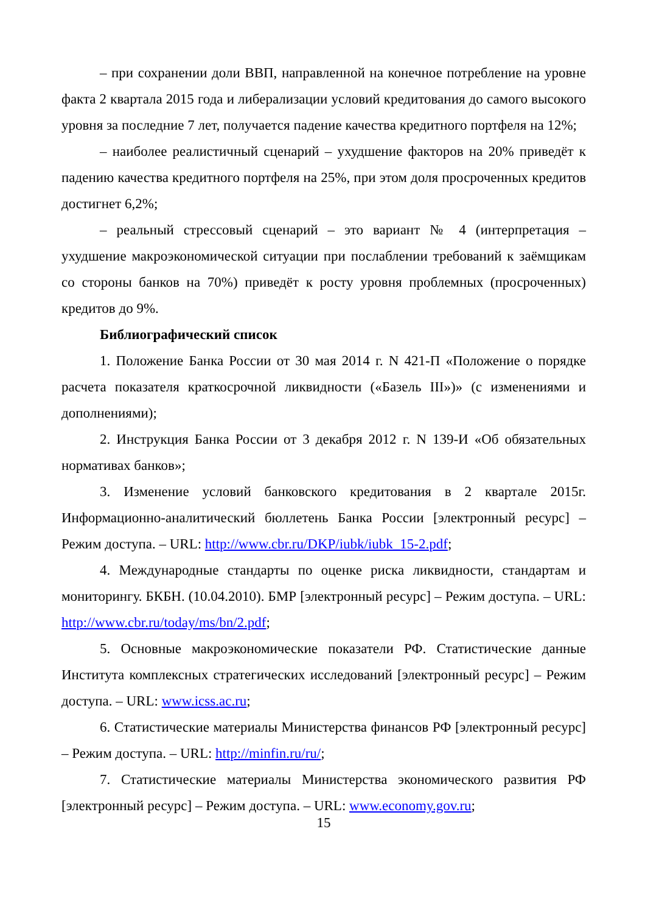– при сохранении доли ВВП, направленной на конечное потребление на уровне факта 2 квартала 2015 года и либерализации условий кредитования до самого высокого уровня за последние 7 лет, получается падение качества кредитного портфеля на 12%;
– наиболее реалистичный сценарий – ухудшение факторов на 20% приведёт к падению качества кредитного портфеля на 25%, при этом доля просроченных кредитов достигнет 6,2%;
– реальный стрессовый сценарий – это вариант № 4 (интерпретация – ухудшение макроэкономической ситуации при послаблении требований к заёмщикам со стороны банков на 70%) приведёт к росту уровня проблемных (просроченных) кредитов до 9%.
Библиографический список
1. Положение Банка России от 30 мая 2014 г. N 421-П «Положение о порядке расчета показателя краткосрочной ликвидности («Базель III»)» (с изменениями и дополнениями);
2. Инструкция Банка России от 3 декабря 2012 г. N 139-И «Об обязательных нормативах банков»;
3. Изменение условий банковского кредитования в 2 квартале 2015г. Информационно-аналитический бюллетень Банка России [электронный ресурс] – Режим доступа. – URL: http://www.cbr.ru/DKP/iubk/iubk_15-2.pdf;
4. Международные стандарты по оценке риска ликвидности, стандартам и мониторингу. БКБН. (10.04.2010). БМР [электронный ресурс] – Режим доступа. – URL: http://www.cbr.ru/today/ms/bn/2.pdf;
5. Основные макроэкономические показатели РФ. Статистические данные Института комплексных стратегических исследований [электронный ресурс] – Режим доступа. – URL: www.icss.ac.ru;
6. Статистические материалы Министерства финансов РФ [электронный ресурс] – Режим доступа. – URL: http://minfin.ru/ru/;
7. Статистические материалы Министерства экономического развития РФ [электронный ресурс] – Режим доступа. – URL: www.economy.gov.ru;
15